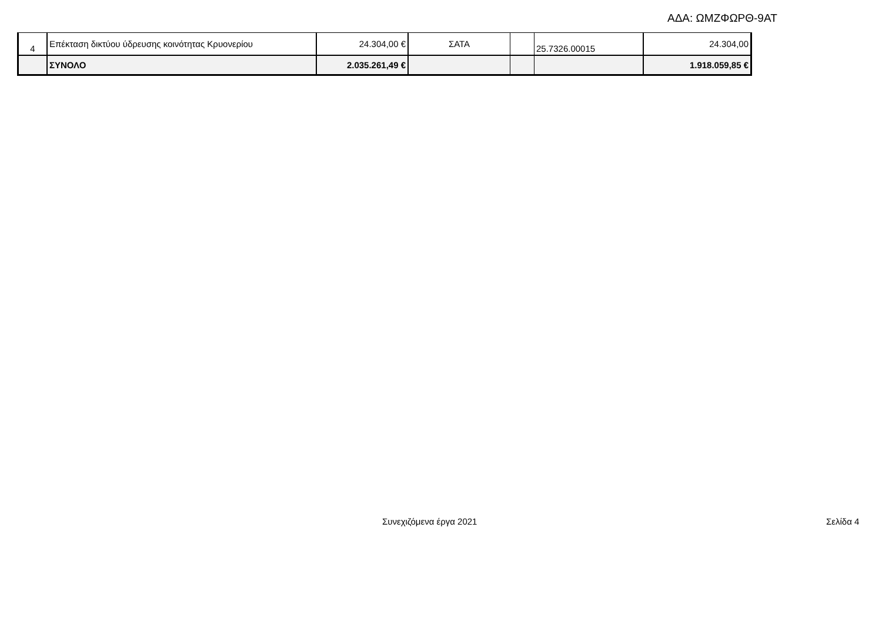ΑΔΑ: ΩΜΖΦΩΡΘ-9ΑΤ
| 4 | Επέκταση δικτύου ύδρευσης κοινότητας Κρυονερίου | 24.304,00 € | ΣΑΤΑ | | 25.7326.00015 | 24.304,00 |
| | ΣΥΝΟΛΟ | 2.035.261,49 € | | | | 1.918.059,85 € |
Συνεχιζόμενα έργα 2021 Σελίδα 4